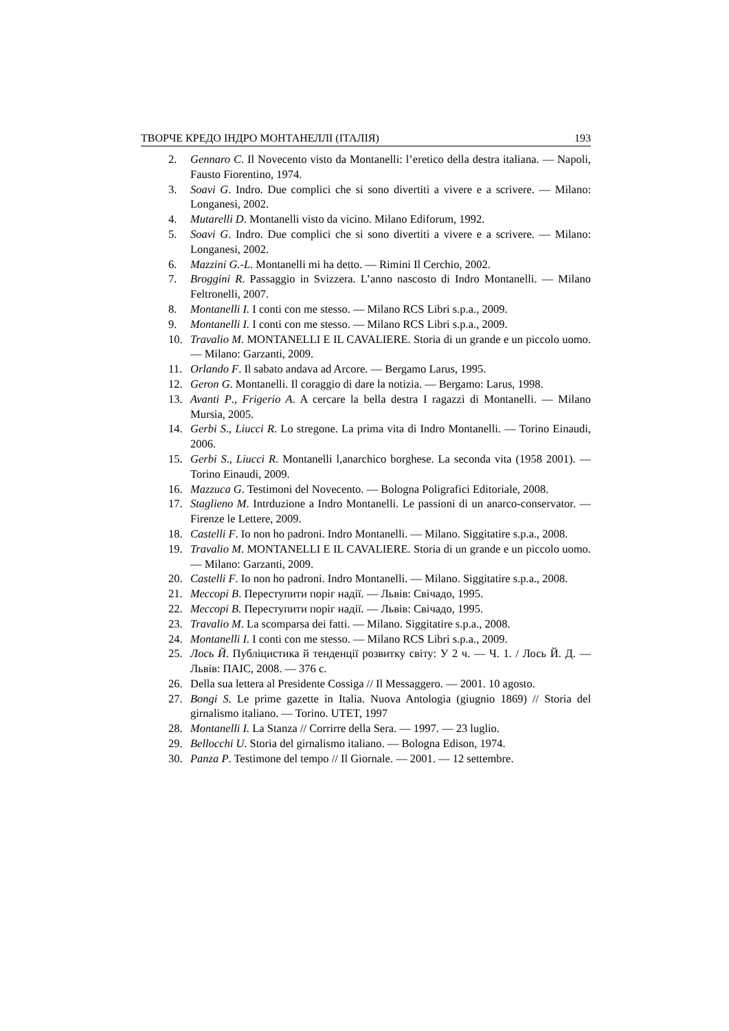ТВОРЧЕ КРЕДО ІНДРО МОНТАНЕЛЛІ (ІТАЛІЯ) 193
2. Gennaro C. Il Novecento visto da Montanelli: l’eretico della destra italiana. — Napoli, Fausto Fiorentino, 1974.
3. Soavi G. Indro. Due complici che si sono divertiti a vivere e a scrivere. — Milano: Longanesi, 2002.
4. Mutarelli D. Montanelli visto da vicino. Milano Ediforum, 1992.
5. Soavi G. Indro. Due complici che si sono divertiti a vivere e a scrivere. — Milano: Longanesi, 2002.
6. Mazzini G.-L. Montanelli mi ha detto. — Rimini Il Cerchio, 2002.
7. Broggini R. Passaggio in Svizzera. L’anno nascosto di Indro Montanelli. — Milano Feltronelli, 2007.
8. Montanelli I. I conti con me stesso. — Milano RCS Libri s.p.a., 2009.
9. Montanelli I. I conti con me stesso. — Milano RCS Libri s.p.a., 2009.
10. Travalio M. MONTANELLI E IL CAVALIERE. Storia di un grande e un piccolo uomo. — Milano: Garzanti, 2009.
11. Orlando F. Il sabato andava ad Arcore. — Bergamo Larus, 1995.
12. Geron G. Montanelli. Il coraggio di dare la notizia. — Bergamo: Larus, 1998.
13. Avanti P., Frigerio A. A cercare la bella destra I ragazzi di Montanelli. — Milano Mursia, 2005.
14. Gerbi S., Liucci R. Lo stregone. La prima vita di Indro Montanelli. — Torino Einaudi, 2006.
15. Gerbi S., Liucci R. Montanelli l,anarchico borghese. La seconda vita (1958 2001). — Torino Einaudi, 2009.
16. Mazzuca G. Testimoni del Novecento. — Bologna Poligrafici Editoriale, 2008.
17. Staglieno M. Intrduzione a Indro Montanelli. Le passioni di un anarco-conservator. — Firenze le Lettere, 2009.
18. Castelli F. Io non ho padroni. Indro Montanelli. — Milano. Siggitatire s.p.a., 2008.
19. Travalio M. MONTANELLI E IL CAVALIERE. Storia di un grande e un piccolo uomo. — Milano: Garzanti, 2009.
20. Castelli F. Io non ho padroni. Indro Montanelli. — Milano. Siggitatire s.p.a., 2008.
21. Мессорі В. Переступити поріг надії. — Львів: Свічадо, 1995.
22. Мессорі В. Переступити поріг надії. — Львів: Свічадо, 1995.
23. Travalio M. La scomparsa dei fatti. — Milano. Siggitatire s.p.a., 2008.
24. Montanelli I. I conti con me stesso. — Milano RCS Libri s.p.a., 2009.
25. Лось Й. Публіцистика й тенденції розвитку світу: У 2 ч. — Ч. 1. / Лось Й. Д. — Львів: ПАІС, 2008. — 376 с.
26. Della sua lettera al Presidente Cossiga // Il Messaggero. — 2001. 10 agosto.
27. Bongi S. Le prime gazette in Italia. Nuova Antologia (giugnio 1869) // Storia del girnalismo italiano. — Torino. UTET, 1997
28. Montanelli I. La Stanza // Corrirre della Sera. — 1997. — 23 luglio.
29. Bellocchi U. Storia del girnalismo italiano. — Bologna Edison, 1974.
30. Panza P. Testimone del tempo // Il Giornale. — 2001. — 12 settembre.